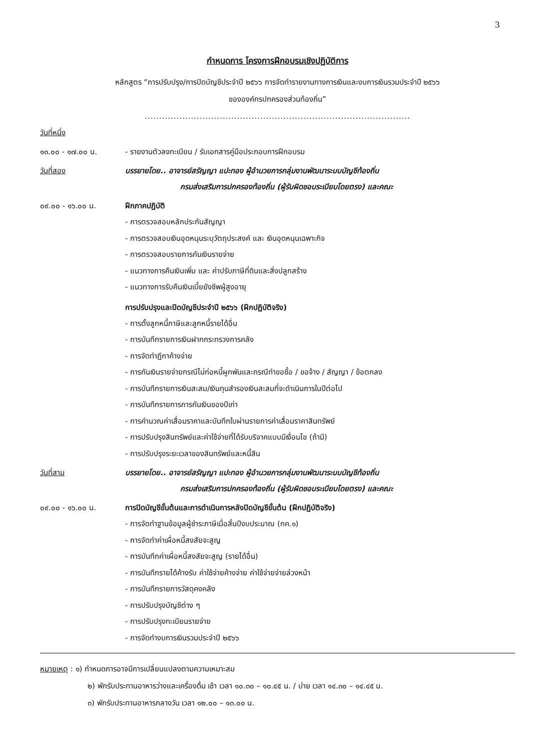3
กำหนดการ โครงการฝึกอบรมเชิงปฏิบัติการ
หลักสูตร “การปรับปรุง/การปิดบัญชีประจำปี ๒๕๖๖ การจัดทำรายงานทางการเงินและงบการเงินรวมประจำปี ๒๕๖๖
ขององค์กรปกครองส่วนท้องถิ่น”
............................................................................................
วันที่หนึ่ง
๑๓.๐๐ - ๑๗.๐๐ น. - รายงานตัวลงทะเบียน / รับเอกสารคู่มือประกอบการฝึกอบรม
วันที่สอง บรรยายโดย.. อาจารย์สรัญญา แปะทอง ผู้อำนวยการกลุ่มงานพัฒนาระบบบัญชีท้องถิ่น
กรมส่งเสริมการปกครองท้องถิ่น (ผู้รับผิดชอบระเบียบโดยตรง) และคณะ
๐๙.๐๐ - ๑๖.๐๐ น. ฝึกภาคปฏิบัติ
- การตรวจสอบหลักประกันสัญญา
- การตรวจสอบเงินอุดหนุนระบุวัตถุประสงค์ และ เงินอุดหนุนเฉพาะกิจ
- การตรวจสอบรายการกันเงินรายจ่าย
- แนวทางการคืนเงินเพิ่ม และ ค่าปรับภาษีที่ดินและสิ่งปลูกสร้าง
- แนวทางการรับคืนเงินเบี้ยยังชีพผู้สูงอายุ
การปรับปรุงและปิดบัญชีประจำปี ๒๕๖๖ (ฝึกปฏิบัติจริง)
- การตั้งลูกหนี้ภาษีและลูกหนี้รายได้อื่น
- การบันทึกรายการเงินฝากกระทรวงการคลัง
- การจัดทำฎีกาค้างจ่าย
- การกันเงินรายจ่ายกรณีไม่ก่อหนี้ผูกพันและกรณีทำขอซื้อ / ขอจ้าง / สัญญา / ข้อตกลง
- การบันทึกรายการเงินสะสม/เงินทุนสำรองเงินสะสมที่จะดำเนินการในปีต่อไป
- การบันทึกรายการการกันเงินของปีเก่า
- การคำนวณค่าเสื่อมราคาและบันทึกใบผ่านรายการค่าเสื่อมราคาสินทรัพย์
- การปรับปรุงสินทรัพย์และค่าใช้จ่ายที่ได้รับบริจาคแบบมีเงื่อนไข (ถ้ามี)
- การปรับปรุงระยะเวลาของสินทรัพย์และหนี้สิน
วันที่สาม บรรยายโดย.. อาจารย์สรัญญา แปะทอง ผู้อำนวยการกลุ่มงานพัฒนาระบบบัญชีท้องถิ่น
กรมส่งเสริมการปกครองท้องถิ่น (ผู้รับผิดชอบระเบียบโดยตรง) และคณะ
๐๙.๐๐ - ๑๖.๐๐ น. การปิดบัญชีขั้นต้นและการดำเนินการหลังปิดบัญชีขั้นต้น (ฝึกปฏิบัติจริง)
- การจัดทำฐานข้อมูลผู้ชำระภาษีเมื่อสิ้นปีงบประมาณ (กค.๑)
- การจัดทำค่าเผื่อหนี้สงสัยจะสูญ
- การบันทึกค่าเผื่อหนี้สงสัยจะสูญ (รายได้อื่น)
- การบันทึกรายได้ค้างรับ ค่าใช้จ่ายค้างจ่าย ค่าใช้จ่ายจ่ายล่วงหน้า
- การบันทึกรายการวัสดุคงคลัง
- การปรับปรุงบัญชีต่าง ๆ
- การปรับปรุงทะเบียนรายจ่าย
- การจัดทำงบการเงินรวมประจำปี ๒๕๖๖
หมายเหตุ : ๑) กำหนดการอาจมีการเปลี่ยนแปลงตามความเหมาะสม
๒) พักรับประทานอาหารว่างและเครื่องดื่ม เช้า เวลา ๑๐.๓๐ – ๑๐.๔๕ น. / บ่าย เวลา ๑๔.๓๐ – ๑๔.๔๕ น.
๓) พักรับประทานอาหารกลางวัน เวลา ๑๒.๐๐ – ๑๓.๐๐ น.